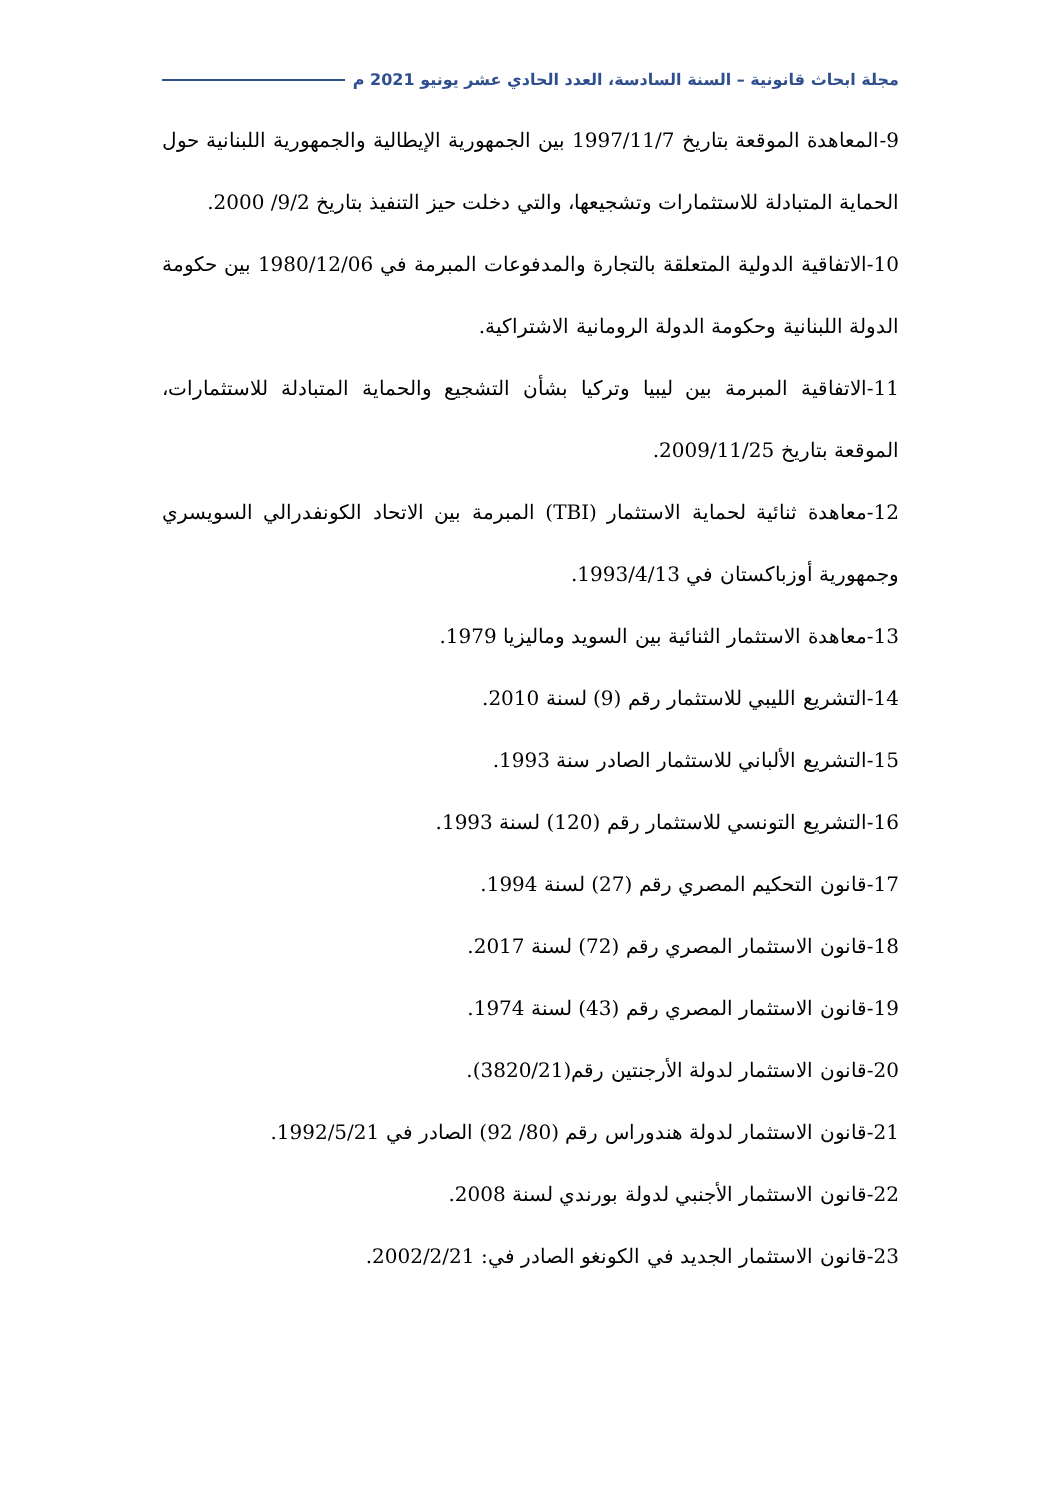مجلة ابحاث قانونية – السنة السادسة، العدد الحادي عشر يونيو 2021 م
9-المعاهدة الموقعة بتاريخ 1997/11/7 بين الجمهورية الإيطالية والجمهورية اللبنانية حول الحماية المتبادلة للاستثمارات وتشجيعها، والتي دخلت حيز التنفيذ بتاريخ 9/2/ 2000.
10-الاتفاقية الدولية المتعلقة بالتجارة والمدفوعات المبرمة في 1980/12/06 بين حكومة الدولة اللبنانية وحكومة الدولة الرومانية الاشتراكية.
11-الاتفاقية المبرمة بين ليبيا وتركيا بشأن التشجيع والحماية المتبادلة للاستثمارات، الموقعة بتاريخ 2009/11/25.
12-معاهدة ثنائية لحماية الاستثمار (TBI) المبرمة بين الاتحاد الكونفدرالي السويسري وجمهورية أوزباكستان في 1993/4/13.
13-معاهدة الاستثمار الثنائية بين السويد وماليزيا 1979.
14-التشريع الليبي للاستثمار رقم (9) لسنة 2010.
15-التشريع الألباني للاستثمار الصادر سنة 1993.
16-التشريع التونسي للاستثمار رقم (120) لسنة 1993.
17-قانون التحكيم المصري رقم (27) لسنة 1994.
18-قانون الاستثمار المصري رقم (72) لسنة 2017.
19-قانون الاستثمار المصري رقم (43) لسنة 1974.
20-قانون الاستثمار لدولة الأرجنتين رقم(3820/21).
21-قانون الاستثمار لدولة هندوراس رقم (80/ 92) الصادر في 1992/5/21.
22-قانون الاستثمار الأجنبي لدولة بورندي لسنة 2008.
23-قانون الاستثمار الجديد في الكونغو الصادر في: 2002/2/21.